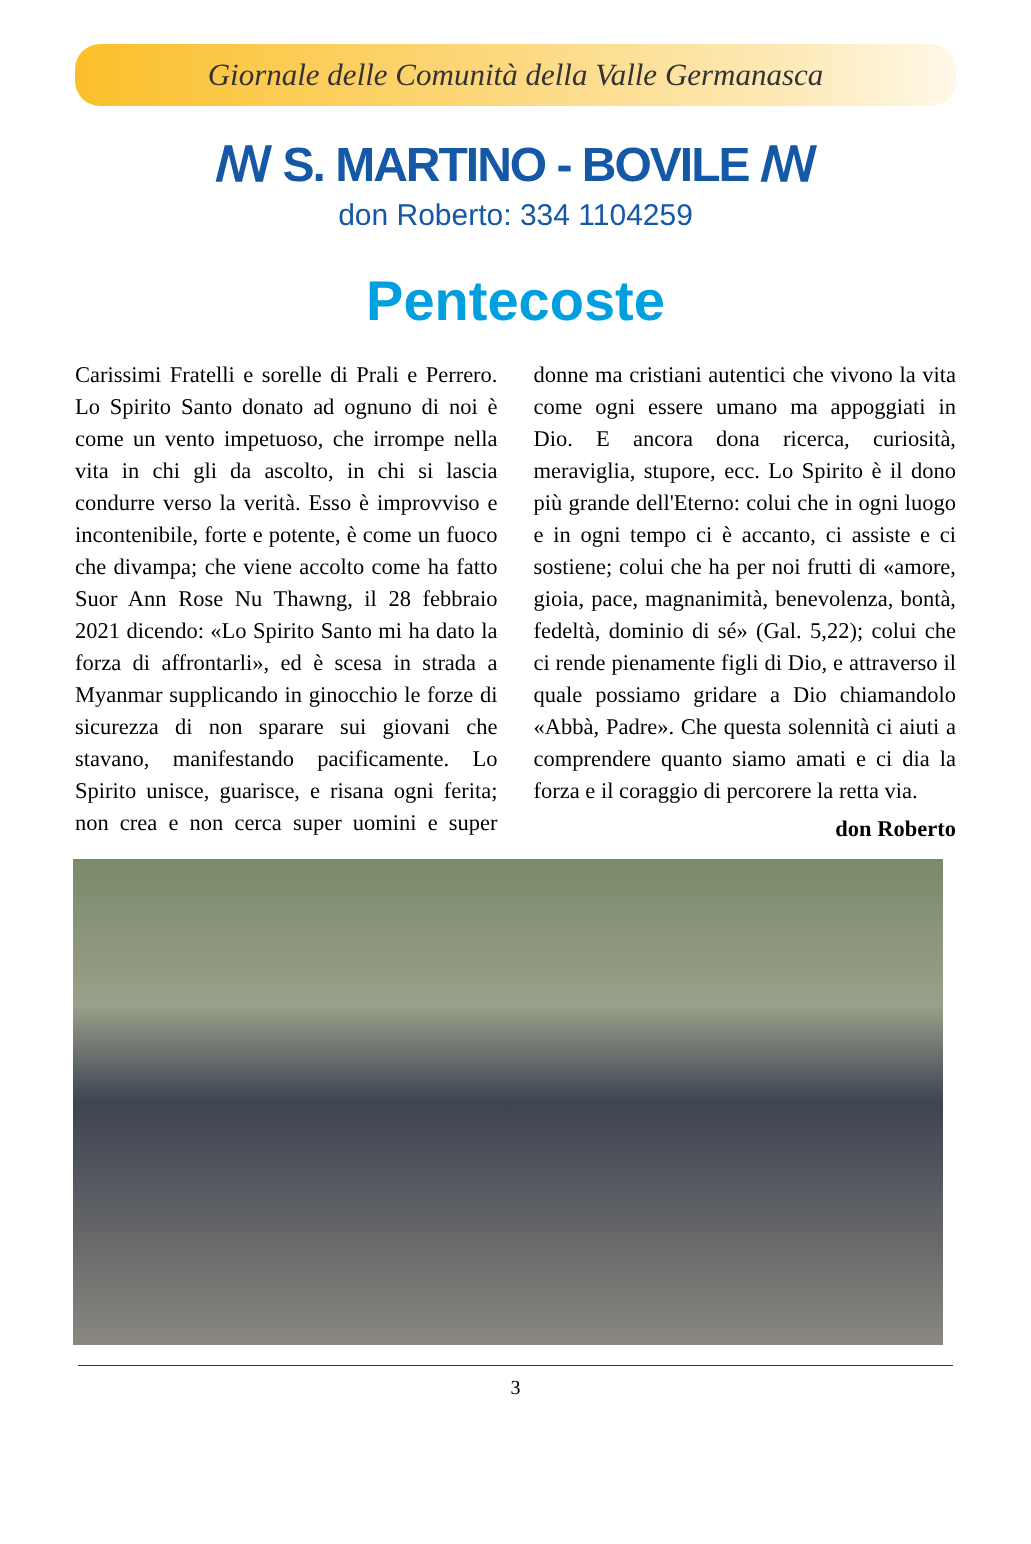Giornale delle Comunità della Valle Germanasca
ꟿ S. MARTINO - BOVILE ꟿ
don Roberto: 334 1104259
Pentecoste
Carissimi Fratelli e sorelle di Prali e Perrero. Lo Spirito Santo donato ad ognuno di noi è come un vento impetuoso, che irrompe nella vita in chi gli da ascolto, in chi si lascia condurre verso la verità. Esso è improvviso e incontenibile, forte e potente, è come un fuoco che divampa; che viene accolto come ha fatto Suor Ann Rose Nu Thawng, il 28 febbraio 2021 dicendo: «Lo Spirito Santo mi ha dato la forza di affrontarli», ed è scesa in strada a Myanmar supplicando in ginocchio le forze di sicurezza di non sparare sui giovani che stavano, manifestando pacificamente. Lo Spirito unisce, guarisce, e risana ogni ferita; non crea e non cerca super uomini e super donne ma cristiani autentici che vivono la vita come ogni essere umano ma appoggiati in Dio. E ancora dona ricerca, curiosità, meraviglia, stupore, ecc. Lo Spirito è il dono più grande dell'Eterno: colui che in ogni luogo e in ogni tempo ci è accanto, ci assiste e ci sostiene; colui che ha per noi frutti di «amore, gioia, pace, magnanimità, benevolenza, bontà, fedeltà, dominio di sé» (Gal. 5,22); colui che ci rende pienamente figli di Dio, e attraverso il quale possiamo gridare a Dio chiamandolo «Abbà, Padre». Che questa solennità ci aiuti a comprendere quanto siamo amati e ci dia la forza e il coraggio di percorere la retta via.
don Roberto
3